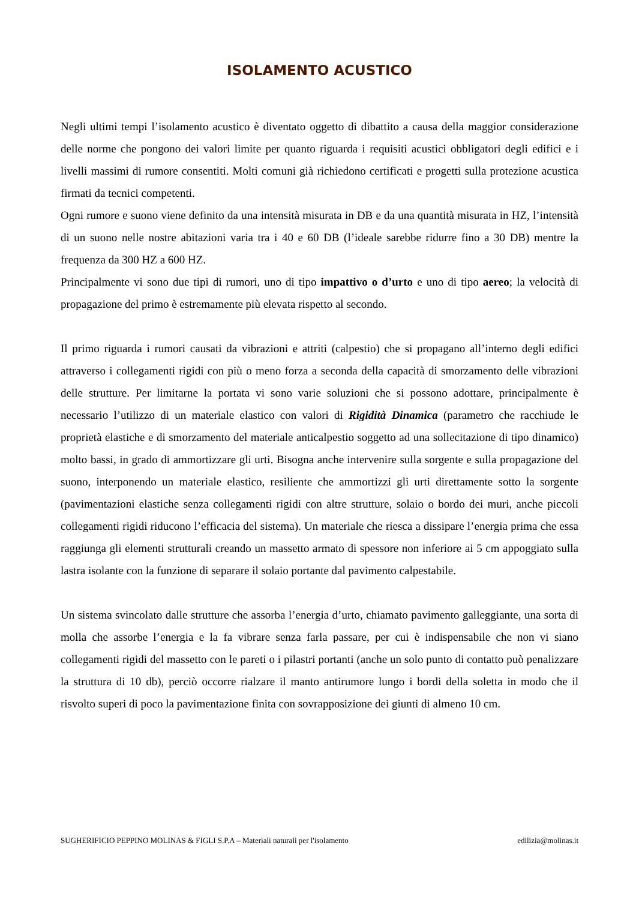ISOLAMENTO ACUSTICO
Negli ultimi tempi l’isolamento acustico è diventato oggetto di dibattito a causa della maggior considerazione delle norme che pongono dei valori limite per quanto riguarda i requisiti acustici obbligatori degli edifici e i livelli massimi di rumore consentiti. Molti comuni già richiedono certificati e progetti sulla protezione acustica firmati da tecnici competenti.
Ogni rumore e suono viene definito da una intensità misurata in DB e da una quantità misurata in HZ, l’intensità di un suono nelle nostre abitazioni varia tra i 40 e 60 DB (l’ideale sarebbe ridurre fino a 30 DB) mentre la frequenza da 300 HZ a 600 HZ.
Principalmente vi sono due tipi di rumori, uno di tipo impattivo o d’urto e uno di tipo aereo; la velocità di propagazione del primo è estremamente più elevata rispetto al secondo.
Il primo riguarda i rumori causati da vibrazioni e attriti (calpestio) che si propagano all’interno degli edifici attraverso i collegamenti rigidi con più o meno forza a seconda della capacità di smorzamento delle vibrazioni delle strutture. Per limitarne la portata vi sono varie soluzioni che si possono adottare, principalmente è necessario l’utilizzo di un materiale elastico con valori di Rigidità Dinamica (parametro che racchiude le proprietà elastiche e di smorzamento del materiale anticalpestio soggetto ad una sollecitazione di tipo dinamico) molto bassi, in grado di ammortizzare gli urti. Bisogna anche intervenire sulla sorgente e sulla propagazione del suono, interponendo un materiale elastico, resiliente che ammortizzi gli urti direttamente sotto la sorgente (pavimentazioni elastiche senza collegamenti rigidi con altre strutture, solaio o bordo dei muri, anche piccoli collegamenti rigidi riducono l’efficacia del sistema). Un materiale che riesca a dissipare l’energia prima che essa raggiunga gli elementi strutturali creando un massetto armato di spessore non inferiore ai 5 cm appoggiato sulla lastra isolante con la funzione di separare il solaio portante dal pavimento calpestabile.
Un sistema svincolato dalle strutture che assorba l’energia d’urto, chiamato pavimento galleggiante, una sorta di molla che assorbe l’energia e la fa vibrare senza farla passare, per cui è indispensabile che non vi siano collegamenti rigidi del massetto con le pareti o i pilastri portanti (anche un solo punto di contatto può penalizzare la struttura di 10 db), perciò occorre rialzare il manto antirumore lungo i bordi della soletta in modo che il risvolto superi di poco la pavimentazione finita con sovrapposizione dei giunti di almeno 10 cm.
SUGHERIFICIO PEPPINO MOLINAS & FIGLI S.P.A – Materiali naturali per l'isolamento edilizia@molinas.it